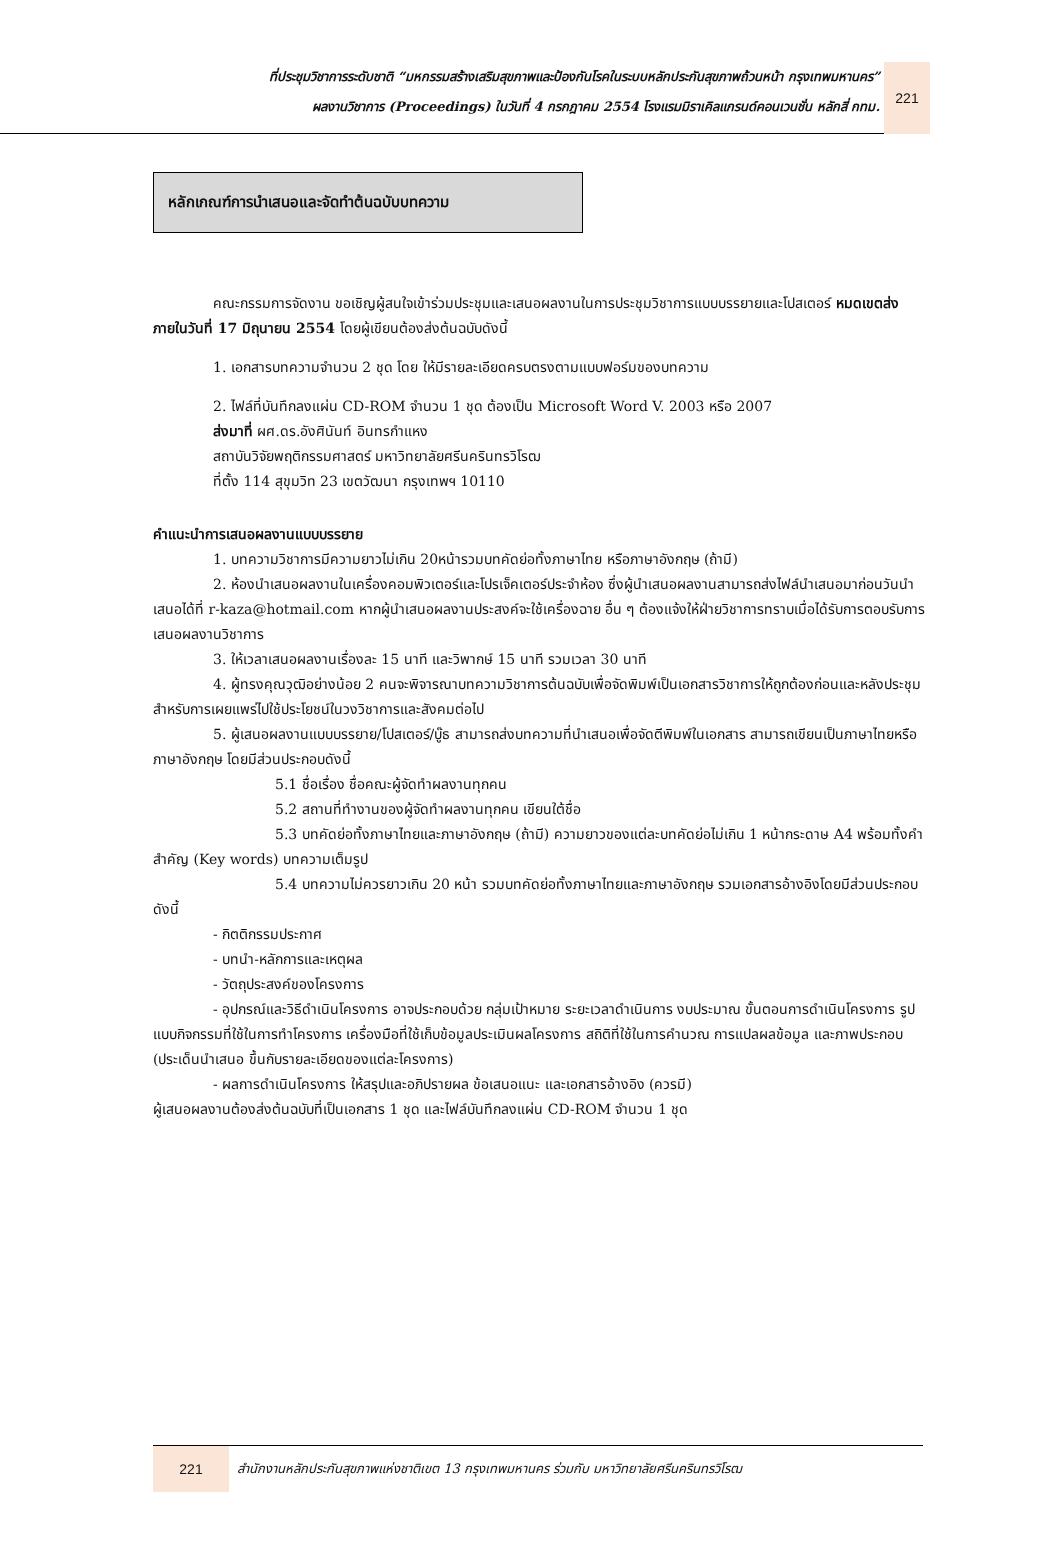ที่ประชุมวิชาการระดับชาติ “มหกรรมสร้างเสริมสุขภาพและป้องกันโรคในระบบหลักประกันสุขภาพถ้วนหน้า กรุงเทพมหานคร”
ผลงานวิชาการ (Proceedings) ในวันที่ 4 กรกฎาคม 2554 โรงแรมมิราเคิลแกรนด์คอนเวนชั่น หลักสี่ กทม.
221
หลักเกณฑ์การนำเสนอและจัดทำต้นฉบับบทความ
คณะกรรมการจัดงาน ขอเชิญผู้สนใจเข้าร่วมประชุมและเสนอผลงานในการประชุมวิชาการแบบบรรยายและโปสเตอร์ หมดเขตส่งภายในวันที่ 17 มิถุนายน 2554 โดยผู้เขียนต้องส่งต้นฉบับดังนี้
1. เอกสารบทความจำนวน 2 ชุด โดย ให้มีรายละเอียดครบตรงตามแบบฟอร์มของบทความ
2. ไฟล์ที่บันทึกลงแผ่น CD-ROM จำนวน 1 ชุด ต้องเป็น Microsoft Word V. 2003 หรือ 2007
ส่งมาที่ ผศ.ดร.อังศินันท์ อินทรกำแหง
สถาบันวิจัยพฤติกรรมศาสตร์ มหาวิทยาลัยศรีนครินทรวิโรฒ
ที่ตั้ง 114 สุขุมวิท 23 เขตวัฒนา กรุงเทพฯ 10110
คำแนะนำการเสนอผลงานแบบบรรยาย
1. บทความวิชาการมีความยาวไม่เกิน 20หน้ารวมบทคัดย่อทั้งภาษาไทย หรือภาษาอังกฤษ (ถ้ามี)
2. ห้องนำเสนอผลงานในเครื่องคอมพิวเตอร์และโปรเจ็คเตอร์ประจำห้อง ซึ่งผู้นำเสนอผลงานสามารถส่งไฟล์นำเสนอมาก่อนวันนำเสนอได้ที่ r-kaza@hotmail.com หากผู้นำเสนอผลงานประสงค์จะใช้เครื่องฉาย อื่น ๆ ต้องแจ้งให้ฝ่ายวิชาการทราบเมื่อได้รับการตอบรับการเสนอผลงานวิชาการ
3. ให้เวลาเสนอผลงานเรื่องละ 15 นาที และวิพากษ์ 15 นาที รวมเวลา 30 นาที
4. ผู้ทรงคุณวุฒิอย่างน้อย 2 คนจะพิจารณาบทความวิชาการต้นฉบับเพื่อจัดพิมพ์เป็นเอกสารวิชาการให้ถูกต้องก่อนและหลังประชุมสำหรับการเผยแพร่ไปใช้ประโยชน์ในวงวิชาการและสังคมต่อไป
5. ผู้เสนอผลงานแบบบรรยาย/โปสเตอร์/บู๊ธ สามารถส่งบทความที่นำเสนอเพื่อจัดตีพิมพ์ในเอกสาร สามารถเขียนเป็นภาษาไทยหรือภาษาอังกฤษ โดยมีส่วนประกอบดังนี้
5.1 ชื่อเรื่อง ชื่อคณะผู้จัดทำผลงานทุกคน
5.2 สถานที่ทำงานของผู้จัดทำผลงานทุกคน เขียนใต้ชื่อ
5.3 บทคัดย่อทั้งภาษาไทยและภาษาอังกฤษ (ถ้ามี) ความยาวของแต่ละบทคัดย่อไม่เกิน 1 หน้ากระดาษ A4 พร้อมทั้งคำสำคัญ (Key words) บทความเต็มรูป
5.4 บทความไม่ควรยาวเกิน 20 หน้า รวมบทคัดย่อทั้งภาษาไทยและภาษาอังกฤษ รวมเอกสารอ้างอิงโดยมีส่วนประกอบดังนี้
- กิตติกรรมประกาศ
- บทนำ-หลักการและเหตุผล
- วัตถุประสงค์ของโครงการ
- อุปกรณ์และวิธีดำเนินโครงการ อาจประกอบด้วย กลุ่มเป้าหมาย ระยะเวลาดำเนินการ งบประมาณ ขั้นตอนการดำเนินโครงการ รูปแบบกิจกรรมที่ใช้ในการทำโครงการ เครื่องมือที่ใช้เก็บข้อมูลประเมินผลโครงการ สถิติที่ใช้ในการคำนวณ การแปลผลข้อมูล และภาพประกอบ (ประเด็นนำเสนอ ขึ้นกับรายละเอียดของแต่ละโครงการ)
- ผลการดำเนินโครงการ ให้สรุปและอภิปรายผล ข้อเสนอแนะ และเอกสารอ้างอิง (ควรมี)
ผู้เสนอผลงานต้องส่งต้นฉบับที่เป็นเอกสาร 1 ชุด และไฟล์บันทึกลงแผ่น CD-ROM จำนวน 1 ชุด
221
สำนักงานหลักประกันสุขภาพแห่งชาติเขต 13 กรุงเทพมหานคร ร่วมกับ มหาวิทยาลัยศรีนครินทรวิโรฒ